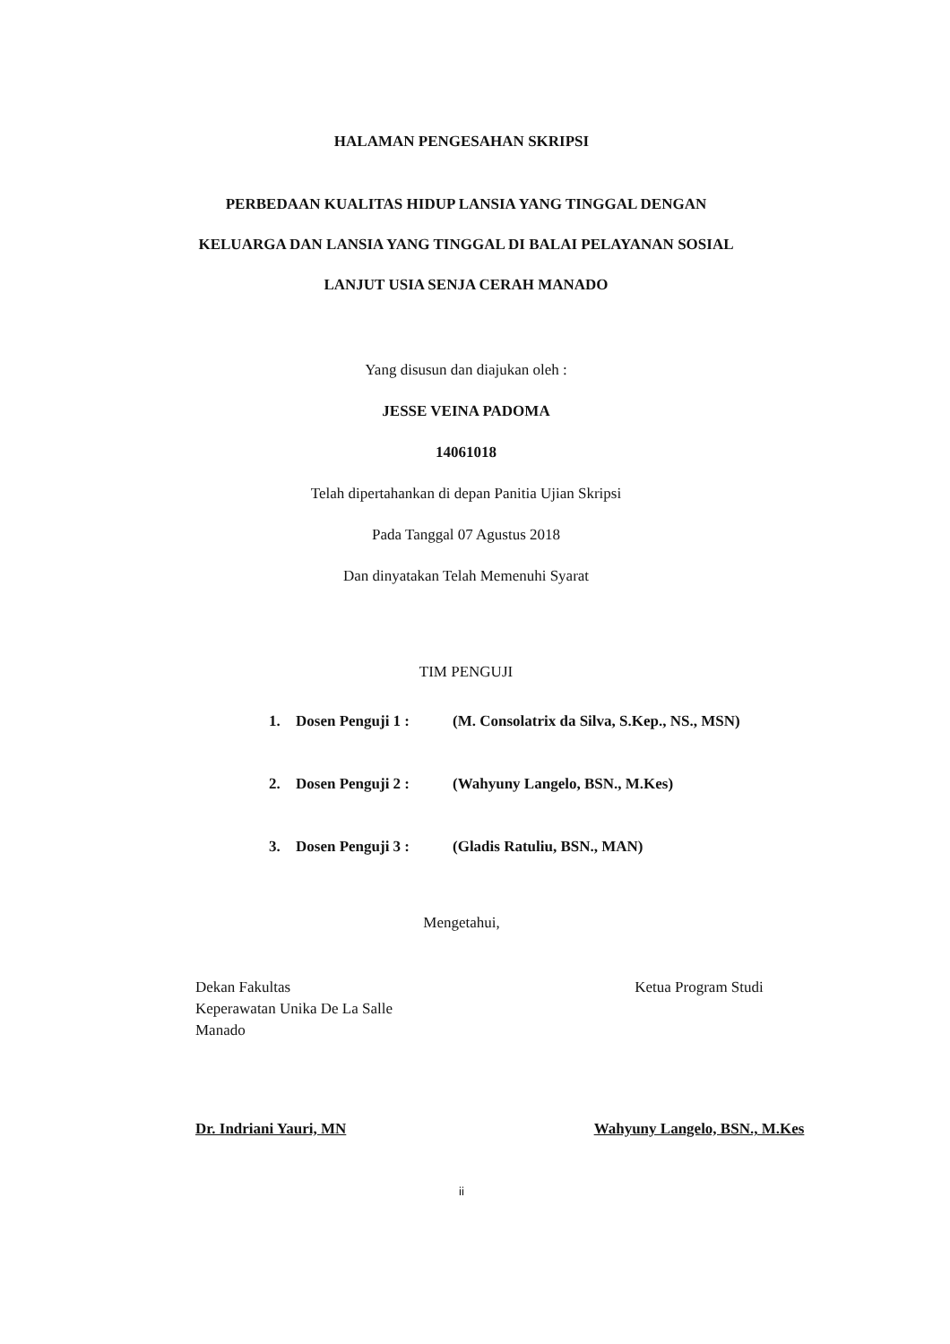HALAMAN PENGESAHAN SKRIPSI
PERBEDAAN KUALITAS HIDUP LANSIA YANG TINGGAL DENGAN
KELUARGA DAN LANSIA YANG TINGGAL DI BALAI PELAYANAN SOSIAL
LANJUT USIA SENJA CERAH MANADO
Yang disusun dan diajukan oleh :
JESSE VEINA PADOMA
14061018
Telah dipertahankan di depan Panitia Ujian Skripsi
Pada Tanggal 07 Agustus 2018
Dan dinyatakan Telah Memenuhi Syarat
TIM PENGUJI
1. Dosen Penguji 1 : (M. Consolatrix da Silva, S.Kep., NS., MSN)
2. Dosen Penguji 2 : (Wahyuny Langelo, BSN., M.Kes)
3. Dosen Penguji 3 : (Gladis Ratuliu, BSN., MAN)
Mengetahui,
Dekan Fakultas
Keperawatan Unika De La Salle
Manado
Dr. Indriani Yauri, MN
Ketua Program Studi
Wahyuny Langelo, BSN., M.Kes
ii